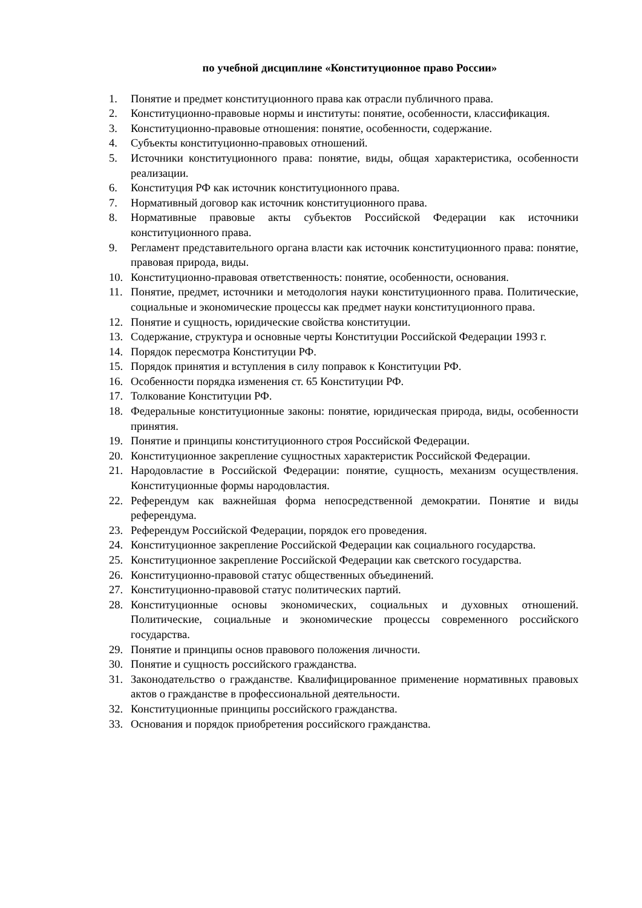по учебной дисциплине «Конституционное право России»
1. Понятие и предмет конституционного права как отрасли публичного права.
2. Конституционно-правовые нормы и институты: понятие, особенности, классификация.
3. Конституционно-правовые отношения: понятие, особенности, содержание.
4. Субъекты конституционно-правовых отношений.
5. Источники конституционного права: понятие, виды, общая характеристика, особенности реализации.
6. Конституция РФ как источник конституционного права.
7. Нормативный договор как источник конституционного права.
8. Нормативные правовые акты субъектов Российской Федерации как источники конституционного права.
9. Регламент представительного органа власти как источник конституционного права: понятие, правовая природа, виды.
10. Конституционно-правовая ответственность: понятие, особенности, основания.
11. Понятие, предмет, источники и методология науки конституционного права. Политические, социальные и экономические процессы как предмет науки конституционного права.
12. Понятие и сущность, юридические свойства конституции.
13. Содержание, структура и основные черты Конституции Российской Федерации 1993 г.
14. Порядок пересмотра Конституции РФ.
15. Порядок принятия и вступления в силу поправок к Конституции РФ.
16. Особенности порядка изменения ст. 65 Конституции РФ.
17. Толкование Конституции РФ.
18. Федеральные конституционные законы: понятие, юридическая природа, виды, особенности принятия.
19. Понятие и принципы конституционного строя Российской Федерации.
20. Конституционное закрепление сущностных характеристик Российской Федерации.
21. Народовластие в Российской Федерации: понятие, сущность, механизм осуществления. Конституционные формы народовластия.
22. Референдум как важнейшая форма непосредственной демократии. Понятие и виды референдума.
23. Референдум Российской Федерации, порядок его проведения.
24. Конституционное закрепление Российской Федерации как социального государства.
25. Конституционное закрепление Российской Федерации как светского государства.
26. Конституционно-правовой статус общественных объединений.
27. Конституционно-правовой статус политических партий.
28. Конституционные основы экономических, социальных и духовных отношений. Политические, социальные и экономические процессы современного российского государства.
29. Понятие и принципы основ правового положения личности.
30. Понятие и сущность российского гражданства.
31. Законодательство о гражданстве. Квалифицированное применение нормативных правовых актов о гражданстве в профессиональной деятельности.
32. Конституционные принципы российского гражданства.
33. Основания и порядок приобретения российского гражданства.